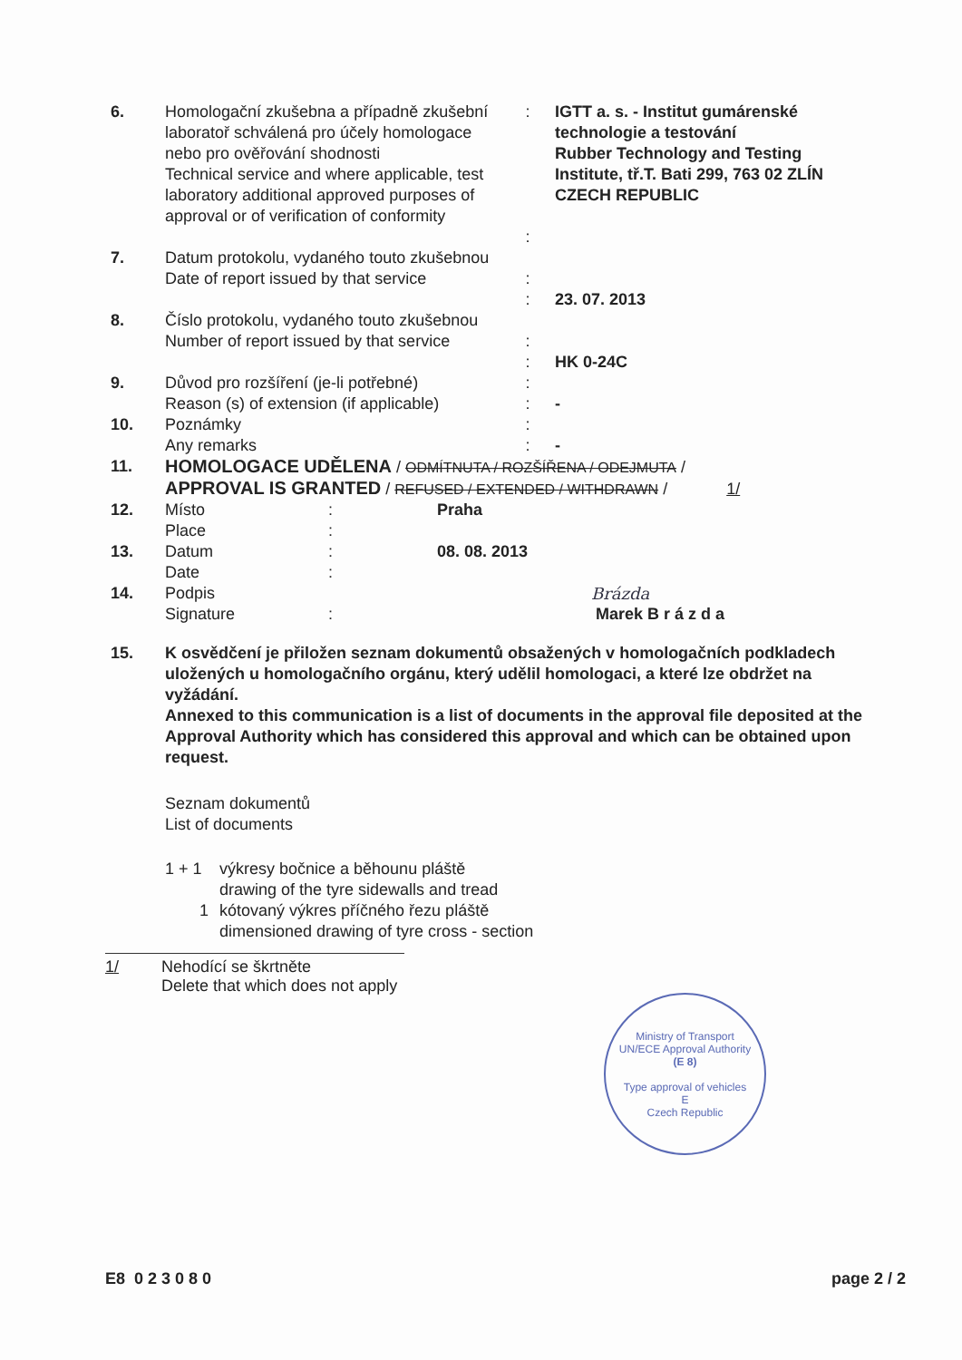| 6. | Homologační zkušebna a případně zkušební laboratoř schválená pro účely homologace nebo pro ověřování shodnosti Technical service and where applicable, test laboratory additional approved purposes of approval or of verification of conformity | : : | IGTT a. s. - Institut gumárenské technologie a testování Rubber Technology and Testing Institute, tř.T. Bati 299, 763 02 ZLÍN CZECH REPUBLIC |
| 7. | Datum protokolu, vydaného touto zkušebnou Date of report issued by that service | : : | 23. 07. 2013 |
| 8. | Číslo protokolu, vydaného touto zkušebnou Number of report issued by that service | : : | HK 0-24C |
| 9. | Důvod pro rozšíření (je-li potřebné) Reason (s) of extension (if applicable) | : : | - |
| 10. | Poznámky Any remarks | : : | - |
| 11. | HOMOLOGACE UDĚLENA / ODMÍTNUTA / ROZŠÍŘENA / ODEJMUTA / APPROVAL IS GRANTED / REFUSED / EXTENDED / WITHDRAWN / 1/ | | |
| 12. | Místo Place | : : | Praha |
| 13. | Datum Date | : : | 08. 08. 2013 |
| 14. | Podpis Signature | : | Brázda Marek B r á z d a |
| 15. | K osvědčení je přiložen seznam dokumentů obsažených v homologačních podkladech uložených u homologačního orgánu, který udělil homologaci, a které lze obdržet na vyžádání. Annexed to this communication is a list of documents in the approval file deposited at the Approval Authority which has considered this approval and which can be obtained upon request. Seznam dokumentů List of documents 1 + 1 výkresy bočnice a běhounu pláště drawing of the tyre sidewalls and tread 1 kótovaný výkres příčného řezu pláště dimensioned drawing of tyre cross - section |
1/ Nehodící se škrtněte
Delete that which does not apply
Ministry of Transport
UN/ECE Approval Authority
(E 8)
Type approval of vehicles
E
Czech Republic
E8 0 2 3 0 8 0 page 2 / 2